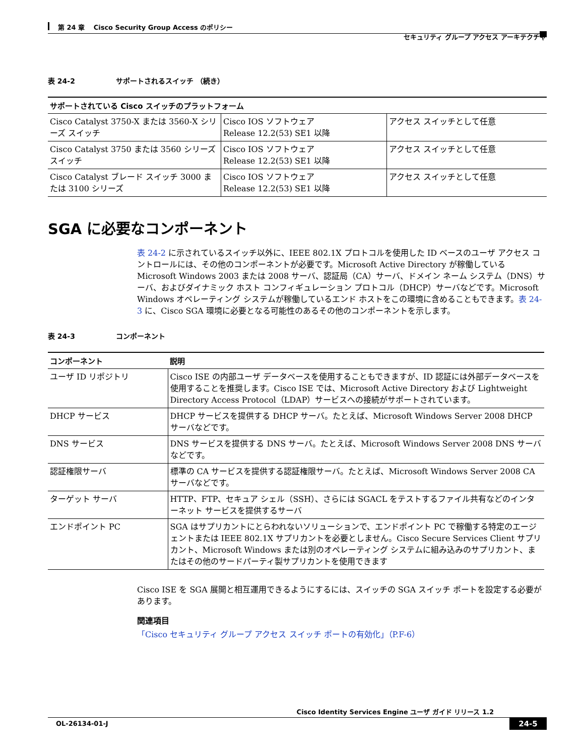第 24 章　 Cisco Security Group Access のポリシー
セキュリティ グループ アクセス アーキテクチャ
表 24-2 サポートされるスイッチ （続き）
| サポートされている Cisco スイッチのプラットフォーム | | |
| --- | --- | --- |
| Cisco Catalyst 3750-X または 3560-X シリーズ スイッチ | Cisco IOS ソフトウェア Release 12.2(53) SE1 以降 | アクセス スイッチとして任意 |
| Cisco Catalyst 3750 または 3560 シリーズ スイッチ | Cisco IOS ソフトウェア Release 12.2(53) SE1 以降 | アクセス スイッチとして任意 |
| Cisco Catalyst ブレード スイッチ 3000 または 3100 シリーズ | Cisco IOS ソフトウェア Release 12.2(53) SE1 以降 | アクセス スイッチとして任意 |
SGA に必要なコンポーネント
表 24-2 に示されているスイッチ以外に、IEEE 802.1X プロトコルを使用した ID ベースのユーザ アクセス コントロールには、その他のコンポーネントが必要です。Microsoft Active Directory が稼働している Microsoft Windows 2003 または 2008 サーバ、認証局（CA）サーバ、ドメイン ネーム システム（DNS）サーバ、およびダイナミック ホスト コンフィギュレーション プロトコル（DHCP）サーバなどです。Microsoft Windows オペレーティング システムが稼働しているエンド ホストをこの環境に含めることもできます。表 24-3 に、Cisco SGA 環境に必要となる可能性のあるその他のコンポーネントを示します。
表 24-3 コンポーネント
| コンポーネント | 説明 |
| --- | --- |
| ユーザ ID リポジトリ | Cisco ISE の内部ユーザ データベースを使用することもできますが、ID 認証には外部データベースを使用することを推奨します。Cisco ISE では、Microsoft Active Directory および Lightweight Directory Access Protocol（LDAP）サービスへの接続がサポートされています。 |
| DHCP サービス | DHCP サービスを提供する DHCP サーバ。たとえば、Microsoft Windows Server 2008 DHCP サーバなどです。 |
| DNS サービス | DNS サービスを提供する DNS サーバ。たとえば、Microsoft Windows Server 2008 DNS サーバなどです。 |
| 認証権限サーバ | 標準の CA サービスを提供する認証権限サーバ。たとえば、Microsoft Windows Server 2008 CA サーバなどです。 |
| ターゲット サーバ | HTTP、FTP、セキュア シェル（SSH）、さらには SGACL をテストするファイル共有などのインターネット サービスを提供するサーバ |
| エンドポイント PC | SGA はサプリカントにとらわれないソリューションで、エンドポイント PC で稼働する特定のエージェントまたは IEEE 802.1X サプリカントを必要としません。Cisco Secure Services Client サプリカント、Microsoft Windows または別のオペレーティング システムに組み込みのサプリカント、またはその他のサードパーティ製サプリカントを使用できます |
Cisco ISE を SGA 展開と相互運用できるようにするには、スイッチの SGA スイッチ ポートを設定する必要があります。
関連項目
「Cisco セキュリティ グループ アクセス スイッチ ポートの有効化」（P.F-6）
Cisco Identity Services Engine ユーザ ガイド リリース 1.2
OL-26134-01-J 24-5